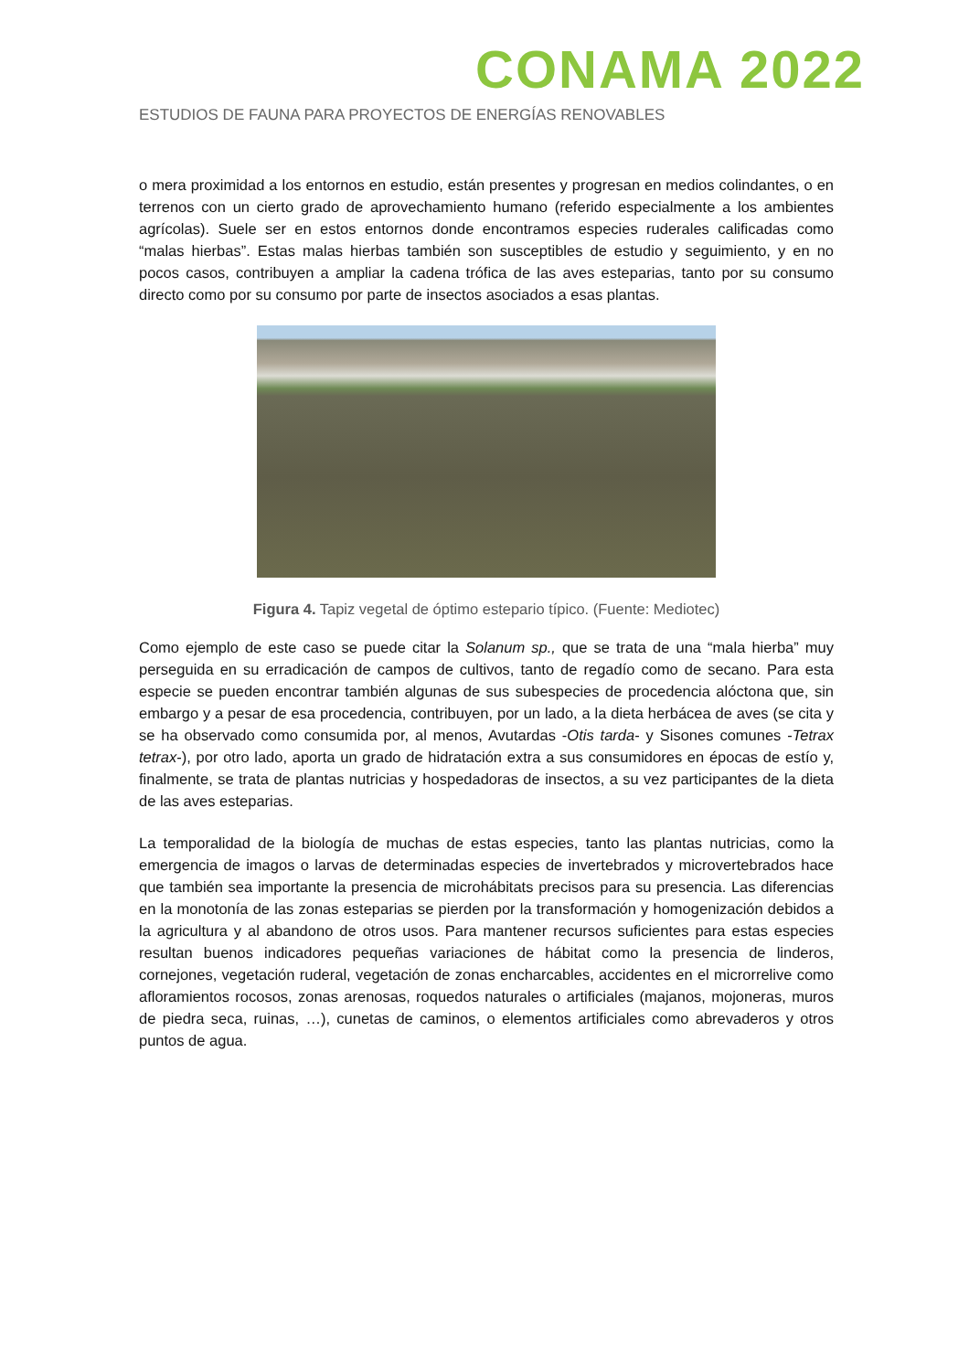CONAMA 2022
ESTUDIOS DE FAUNA PARA PROYECTOS DE ENERGÍAS RENOVABLES
o mera proximidad a los entornos en estudio, están presentes y progresan en medios colindantes, o en terrenos con un cierto grado de aprovechamiento humano (referido especialmente a los ambientes agrícolas). Suele ser en estos entornos donde encontramos especies ruderales calificadas como “malas hierbas”. Estas malas hierbas también son susceptibles de estudio y seguimiento, y en no pocos casos, contribuyen a ampliar la cadena trófica de las aves esteparias, tanto por su consumo directo como por su consumo por parte de insectos asociados a esas plantas.
Figura 4. Tapiz vegetal de óptimo estepario típico. (Fuente: Mediotec)
Como ejemplo de este caso se puede citar la Solanum sp., que se trata de una “mala hierba” muy perseguida en su erradicación de campos de cultivos, tanto de regadío como de secano. Para esta especie se pueden encontrar también algunas de sus subespecies de procedencia alóctona que, sin embargo y a pesar de esa procedencia, contribuyen, por un lado, a la dieta herbácea de aves (se cita y se ha observado como consumida por, al menos, Avutardas -Otis tarda- y Sisones comunes -Tetrax tetrax-), por otro lado, aporta un grado de hidratación extra a sus consumidores en épocas de estío y, finalmente, se trata de plantas nutricias y hospedadoras de insectos, a su vez participantes de la dieta de las aves esteparias.
La temporalidad de la biología de muchas de estas especies, tanto las plantas nutricias, como la emergencia de imagos o larvas de determinadas especies de invertebrados y microvertebrados hace que también sea importante la presencia de microhábitats precisos para su presencia. Las diferencias en la monotonía de las zonas esteparias se pierden por la transformación y homogenización debidos a la agricultura y al abandono de otros usos. Para mantener recursos suficientes para estas especies resultan buenos indicadores pequeñas variaciones de hábitat como la presencia de linderos, cornejones, vegetación ruderal, vegetación de zonas encharcables, accidentes en el microrrelive como afloramientos rocosos, zonas arenosas, roquedos naturales o artificiales (majanos, mojoneras, muros de piedra seca, ruinas, …), cunetas de caminos, o elementos artificiales como abrevaderos y otros puntos de agua.